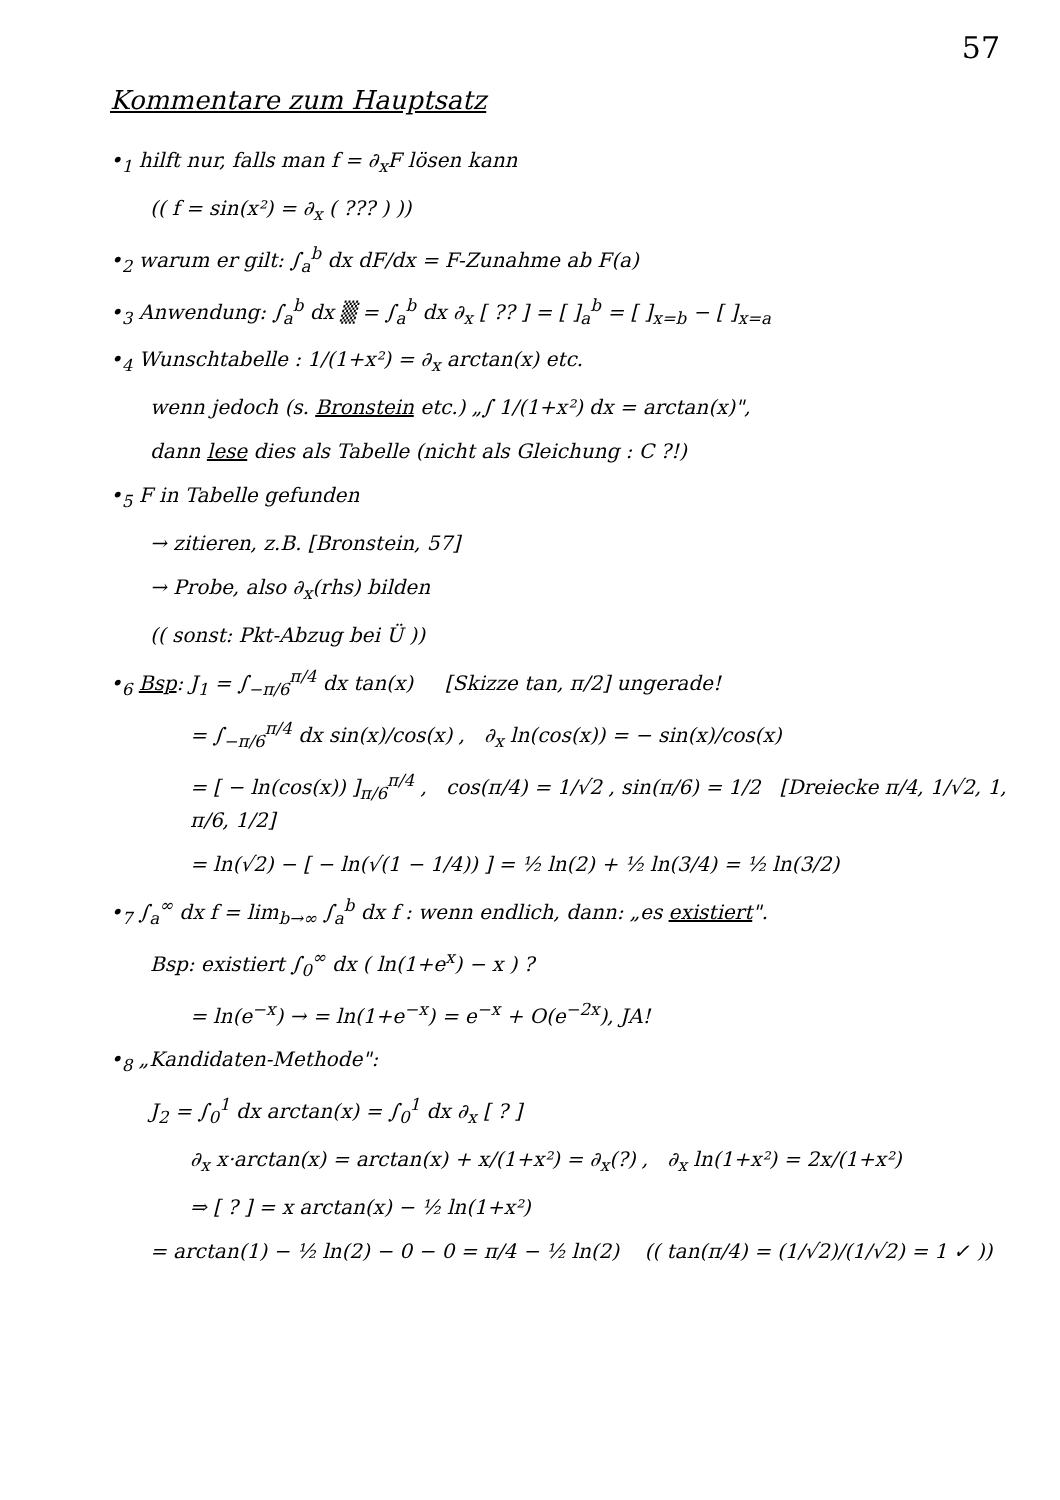57
Kommentare zum Hauptsatz
•<sub>1</sub> hilft nur, falls man f = ∂<sub>x</sub>F lösen kann
(( f = sin(x²) = ∂<sub>x</sub> ( ??? ) ))
•<sub>2</sub> warum er gilt: ∫<sub>a</sub><sup>b</sup> dx dF/dx = F-Zunahme ab F(a)
•<sub>3</sub> Anwendung: ∫<sub>a</sub><sup>b</sup> dx ▒ = ∫<sub>a</sub><sup>b</sup> dx ∂<sub>x</sub> [ ?? ] = [ ]<sub>a</sub><sup>b</sup> = [ ]<sub>x=b</sub> − [ ]<sub>x=a</sub>
•<sub>4</sub> Wunschtabelle : 1/(1+x²) = ∂<sub>x</sub> arctan(x) etc.
wenn jedoch (s. Bronstein etc.) „∫ 1/(1+x²) dx = arctan(x)",
dann lese dies als Tabelle (nicht als Gleichung : C ?!)
•<sub>5</sub> F in Tabelle gefunden
→ zitieren, z.B. [Bronstein, 57]
→ Probe, also ∂<sub>x</sub>(rhs) bilden
(( sonst: Pkt-Abzug bei Ü ))
•<sub>6</sub> Bsp: J<sub>1</sub> = ∫<sub>−π/6</sub><sup>π/4</sup> dx tan(x) [Skizze tan, π/2] ungerade!
= ∫<sub>−π/6</sub><sup>π/4</sup> dx sin(x)/cos(x) , ∂<sub>x</sub> ln(cos(x)) = − sin(x)/cos(x)
= [ − ln(cos(x)) ]<sub>π/6</sub><sup>π/4</sup> , cos(π/4) = 1/√2 , sin(π/6) = 1/2 [Dreiecke π/4, 1/√2, 1, π/6, 1/2]
= ln(√2) − [ − ln(√(1 − 1/4)) ] = ½ ln(2) + ½ ln(3/4) = ½ ln(3/2)
•<sub>7</sub> ∫<sub>a</sub><sup>∞</sup> dx f = lim<sub>b→∞</sub> ∫<sub>a</sub><sup>b</sup> dx f : wenn endlich, dann: „es existiert".
Bsp: existiert ∫<sub>0</sub><sup>∞</sup> dx ( ln(1+e<sup>x</sup>) − x ) ?
= ln(e<sup>−x</sup>) → = ln(1+e<sup>−x</sup>) = e<sup>−x</sup> + O(e<sup>−2x</sup>), JA!
•<sub>8</sub> „Kandidaten-Methode":
J<sub>2</sub> = ∫<sub>0</sub><sup>1</sup> dx arctan(x) = ∫<sub>0</sub><sup>1</sup> dx ∂<sub>x</sub> [ ? ]
∂<sub>x</sub> x·arctan(x) = arctan(x) + x/(1+x²) = ∂<sub>x</sub>(?) , ∂<sub>x</sub> ln(1+x²) = 2x/(1+x²)
⇒ [ ? ] = x arctan(x) − ½ ln(1+x²)
= arctan(1) − ½ ln(2) − 0 − 0 = π/4 − ½ ln(2) (( tan(π/4) = (1/√2)/(1/√2) = 1 ✓ ))